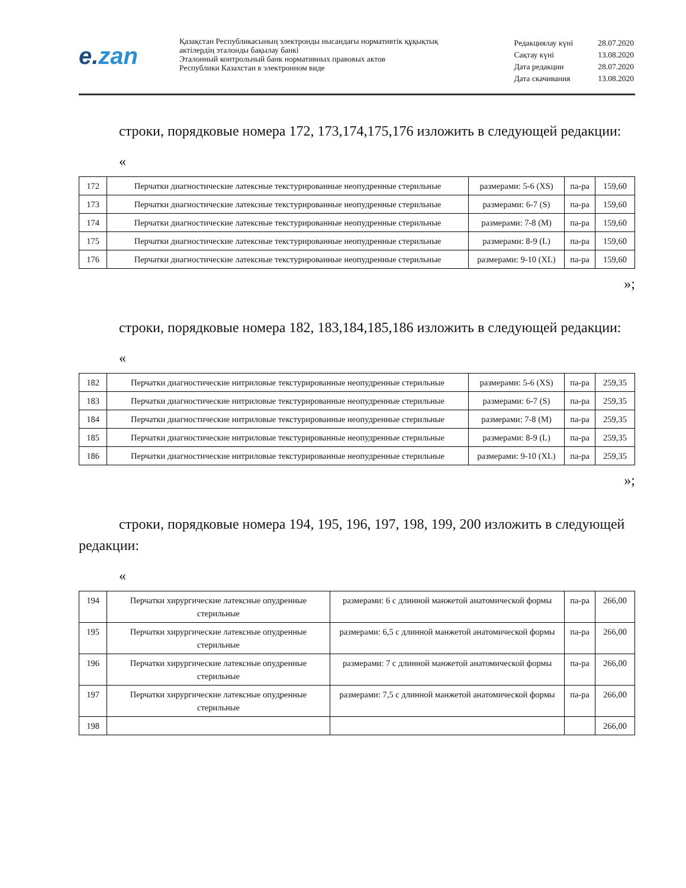e.zan
Қазақстан Республикасының электронды нысандағы нормативтік құқықтық
актілердің эталонды бақылау банкі
Эталонный контрольный банк нормативных правовых актов
Республики Казахстан в электронном виде
| Редакциялау күні | 28.07.2020 |
| Сақтау күні | 13.08.2020 |
| Дата редакции | 28.07.2020 |
| Дата скачивания | 13.08.2020 |
строки, порядковые номера 172, 173,174,175,176 изложить в следующей редакции:
«
| 172 | Перчатки диагностические латексные текстурированные неопудренные стерильные | размерами: 5-6 (XS) | па-ра | 159,60 |
| 173 | Перчатки диагностические латексные текстурированные неопудренные стерильные | размерами: 6-7 (S) | па-ра | 159,60 |
| 174 | Перчатки диагностические латексные текстурированные неопудренные стерильные | размерами: 7-8 (M) | па-ра | 159,60 |
| 175 | Перчатки диагностические латексные текстурированные неопудренные стерильные | размерами: 8-9 (L) | па-ра | 159,60 |
| 176 | Перчатки диагностические латексные текстурированные неопудренные стерильные | размерами: 9-10 (XL) | па-ра | 159,60 |
»;
строки, порядковые номера 182, 183,184,185,186 изложить в следующей редакции:
«
| 182 | Перчатки диагностические нитриловые текстурированные неопудренные стерильные | размерами: 5-6 (XS) | па-ра | 259,35 |
| 183 | Перчатки диагностические нитриловые текстурированные неопудренные стерильные | размерами: 6-7 (S) | па-ра | 259,35 |
| 184 | Перчатки диагностические нитриловые текстурированные неопудренные стерильные | размерами: 7-8 (M) | па-ра | 259,35 |
| 185 | Перчатки диагностические нитриловые текстурированные неопудренные стерильные | размерами: 8-9 (L) | па-ра | 259,35 |
| 186 | Перчатки диагностические нитриловые текстурированные неопудренные стерильные | размерами: 9-10 (XL) | па-ра | 259,35 |
»;
строки, порядковые номера 194, 195, 196, 197, 198, 199, 200 изложить в следующей редакции:
«
| 194 | Перчатки хирургические латексные опудренные стерильные | размерами: 6 с длинной манжетой анатомической формы | па-ра | 266,00 |
| 195 | Перчатки хирургические латексные опудренные стерильные | размерами: 6,5 с длинной манжетой анатомической формы | па-ра | 266,00 |
| 196 | Перчатки хирургические латексные опудренные стерильные | размерами: 7 с длинной манжетой анатомической формы | па-ра | 266,00 |
| 197 | Перчатки хирургические латексные опудренные стерильные | размерами: 7,5 с длинной манжетой анатомической формы | па-ра | 266,00 |
| 198 | | | | 266,00 |